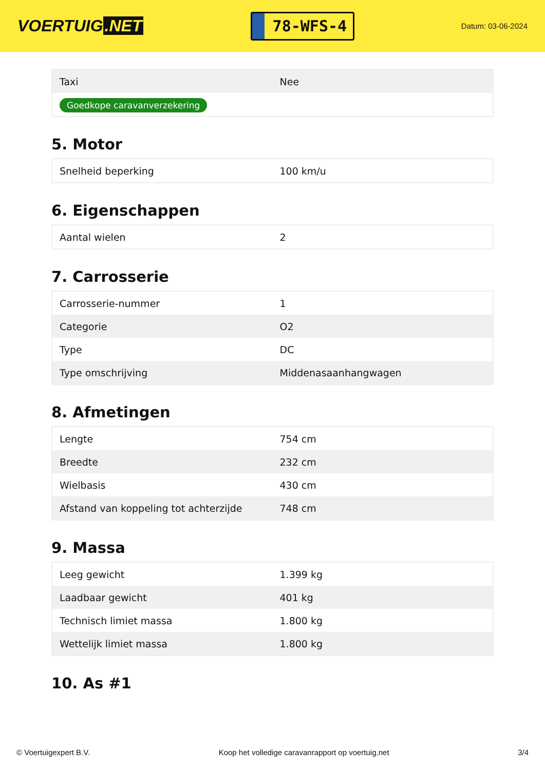VOERTUIG.NET
78-WFS-4
Datum: 03-06-2024
| Taxi | Nee |
| Goedkope caravanverzekering | |
5. Motor
| Snelheid beperking | 100 km/u |
6. Eigenschappen
| Aantal wielen | 2 |
7. Carrosserie
| Carrosserie-nummer | 1 |
| Categorie | O2 |
| Type | DC |
| Type omschrijving | Middenasaanhangwagen |
8. Afmetingen
| Lengte | 754 cm |
| Breedte | 232 cm |
| Wielbasis | 430 cm |
| Afstand van koppeling tot achterzijde | 748 cm |
9. Massa
| Leeg gewicht | 1.399 kg |
| Laadbaar gewicht | 401 kg |
| Technisch limiet massa | 1.800 kg |
| Wettelijk limiet massa | 1.800 kg |
10. As #1
© Voertuigexpert B.V. Koop het volledige caravanrapport op voertuig.net 3/4